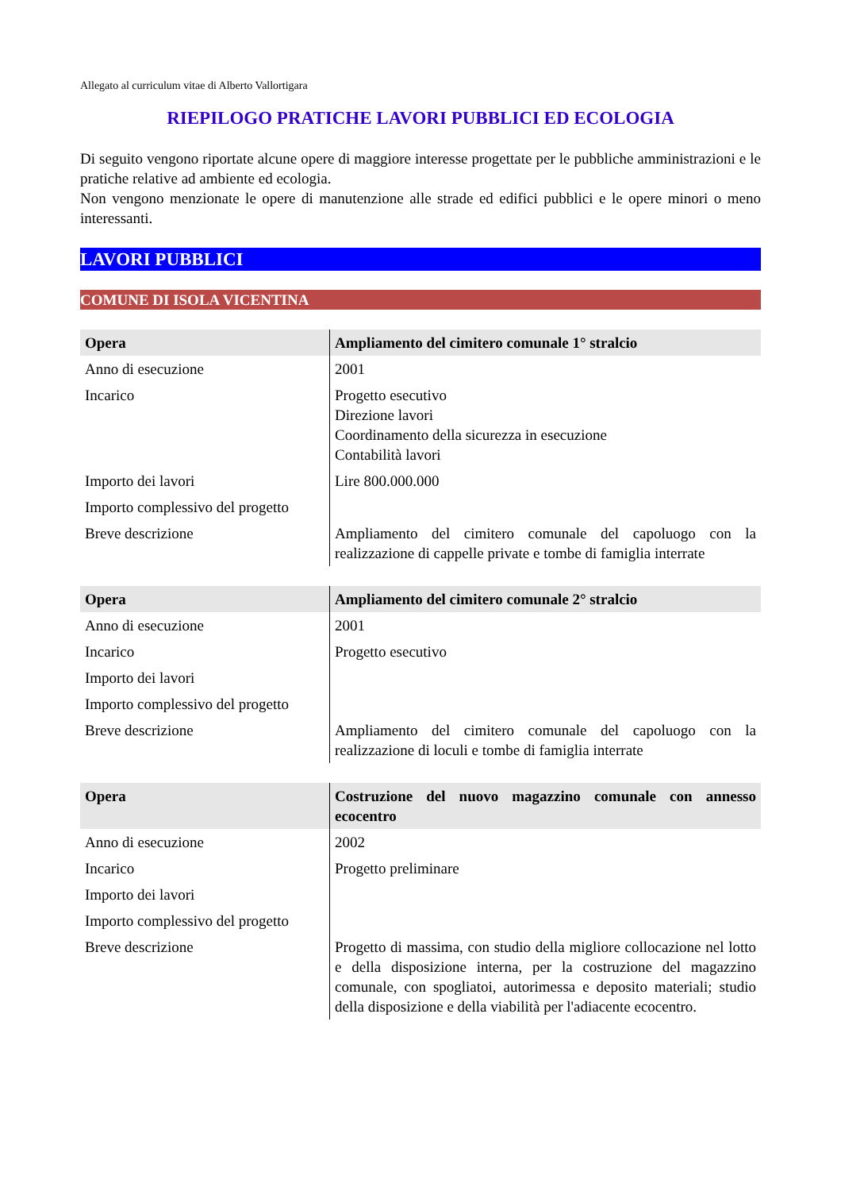Allegato al curriculum vitae di Alberto Vallortigara
RIEPILOGO PRATICHE LAVORI PUBBLICI ED ECOLOGIA
Di seguito vengono riportate alcune opere di maggiore interesse progettate per le pubbliche amministrazioni e le pratiche relative ad ambiente ed ecologia.
Non vengono menzionate le opere di manutenzione alle strade ed edifici pubblici e le opere minori o meno interessanti.
LAVORI PUBBLICI
COMUNE DI ISOLA VICENTINA
| Opera | Ampliamento del cimitero comunale 1° stralcio |
| --- | --- |
| Anno di esecuzione | 2001 |
| Incarico | Progetto esecutivo Direzione lavori Coordinamento della sicurezza in esecuzione Contabilità lavori |
| Importo dei lavori | Lire 800.000.000 |
| Importo complessivo del progetto | |
| Breve descrizione | Ampliamento del cimitero comunale del capoluogo con la realizzazione di cappelle private e tombe di famiglia interrate |
| Opera | Ampliamento del cimitero comunale 2° stralcio |
| --- | --- |
| Anno di esecuzione | 2001 |
| Incarico | Progetto esecutivo |
| Importo dei lavori | |
| Importo complessivo del progetto | |
| Breve descrizione | Ampliamento del cimitero comunale del capoluogo con la realizzazione di loculi e tombe di famiglia interrate |
| Opera | Costruzione del nuovo magazzino comunale con annesso ecocentro |
| --- | --- |
| Anno di esecuzione | 2002 |
| Incarico | Progetto preliminare |
| Importo dei lavori | |
| Importo complessivo del progetto | |
| Breve descrizione | Progetto di massima, con studio della migliore collocazione nel lotto e della disposizione interna, per la costruzione del magazzino comunale, con spogliatoi, autorimessa e deposito materiali; studio della disposizione e della viabilità per l'adiacente ecocentro. |